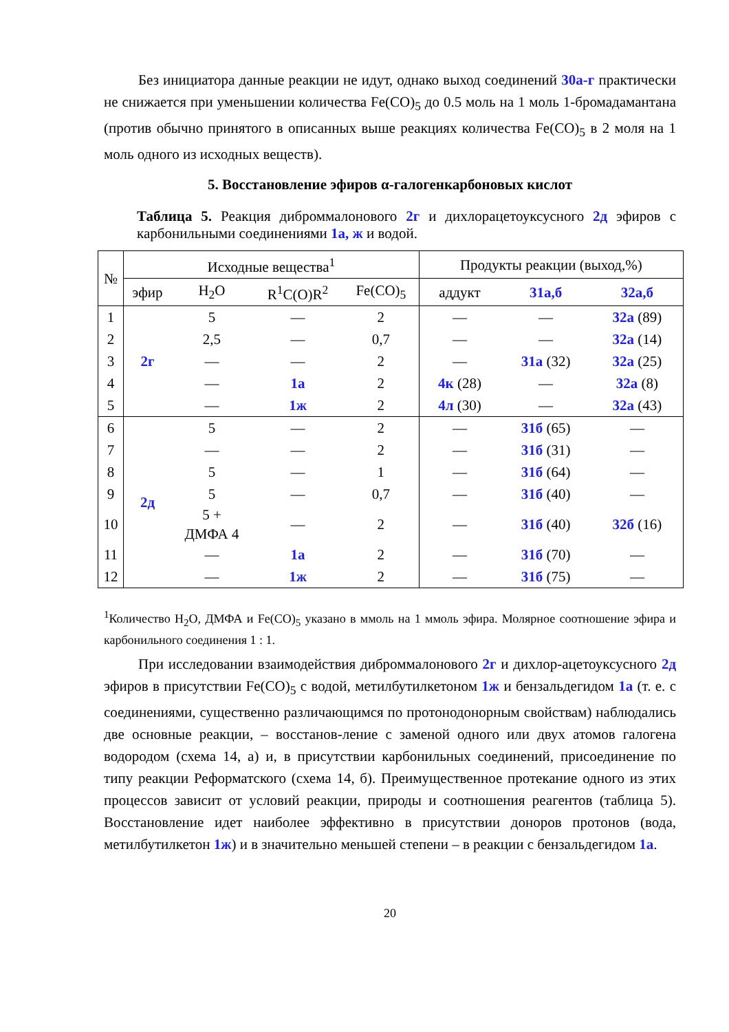Без инициатора данные реакции не идут, однако выход соединений 30а-г практически не снижается при уменьшении количества Fe(CO)<sub>5</sub> до 0.5 моль на 1 моль 1-бромадамантана (против обычно принятого в описанных выше реакциях количества Fe(CO)<sub>5</sub> в 2 моля на 1 моль одного из исходных веществ).
5. Восстановление эфиров α-галогенкарбоновых кислот
Таблица 5. Реакция диброммалонового 2г и дихлорацетоуксусного 2д эфиров с карбонильными соединениями 1а, ж и водой.
| № | Исходные вещества<sup>1</sup> | | | | Продукты реакции (выход,%) | | |
| --- | --- | --- | --- | --- | --- | --- | --- |
| | эфир | H<sub>2</sub>O | R<sup>1</sup>C(O)R<sup>2</sup> | Fe(CO)<sub>5</sub> | аддукт | 31а,б | 32а,б |
| 1 | 2г | 5 | — | 2 | — | — | 32а (89) |
| 2 | | 2,5 | — | 0,7 | — | — | 32а (14) |
| 3 | | — | — | 2 | — | 31а (32) | 32а (25) |
| 4 | | — | 1а | 2 | 4к (28) | — | 32а (8) |
| 5 | | — | 1ж | 2 | 4л (30) | — | 32а (43) |
| 6 | 2д | 5 | — | 2 | — | 31б (65) | — |
| 7 | | — | — | 2 | — | 31б (31) | — |
| 8 | | 5 | — | 1 | — | 31б (64) | — |
| 9 | | 5 | — | 0,7 | — | 31б (40) | — |
| 10 | | 5 + ДМФА 4 | — | 2 | — | 31б (40) | 32б (16) |
| 11 | | — | 1а | 2 | — | 31б (70) | — |
| 12 | | — | 1ж | 2 | — | 31б (75) | — |
<sup>1</sup> Количество H<sub>2</sub>O, ДМФА и Fe(CO)<sub>5</sub> указано в ммоль на 1 ммоль эфира. Молярное соотношение эфира и карбонильного соединения 1 : 1.
При исследовании взаимодействия диброммалонового 2г и дихлор-ацетоуксусного 2д эфиров в присутствии Fe(CO)<sub>5</sub> с водой, метилбутилкетоном 1ж и бензальдегидом 1а (т. е. с соединениями, существенно различающимся по протонодонорным свойствам) наблюдались две основные реакции, – восстанов-ление с заменой одного или двух атомов галогена водородом (схема 14, а) и, в присутствии карбонильных соединений, присоединение по типу реакции Реформатского (схема 14, б). Преимущественное протекание одного из этих процессов зависит от условий реакции, природы и соотношения реагентов (таблица 5). Восстановление идет наиболее эффективно в присутствии доноров протонов (вода, метилбутилкетон 1ж) и в значительно меньшей степени – в реакции с бензальдегидом 1а.
20